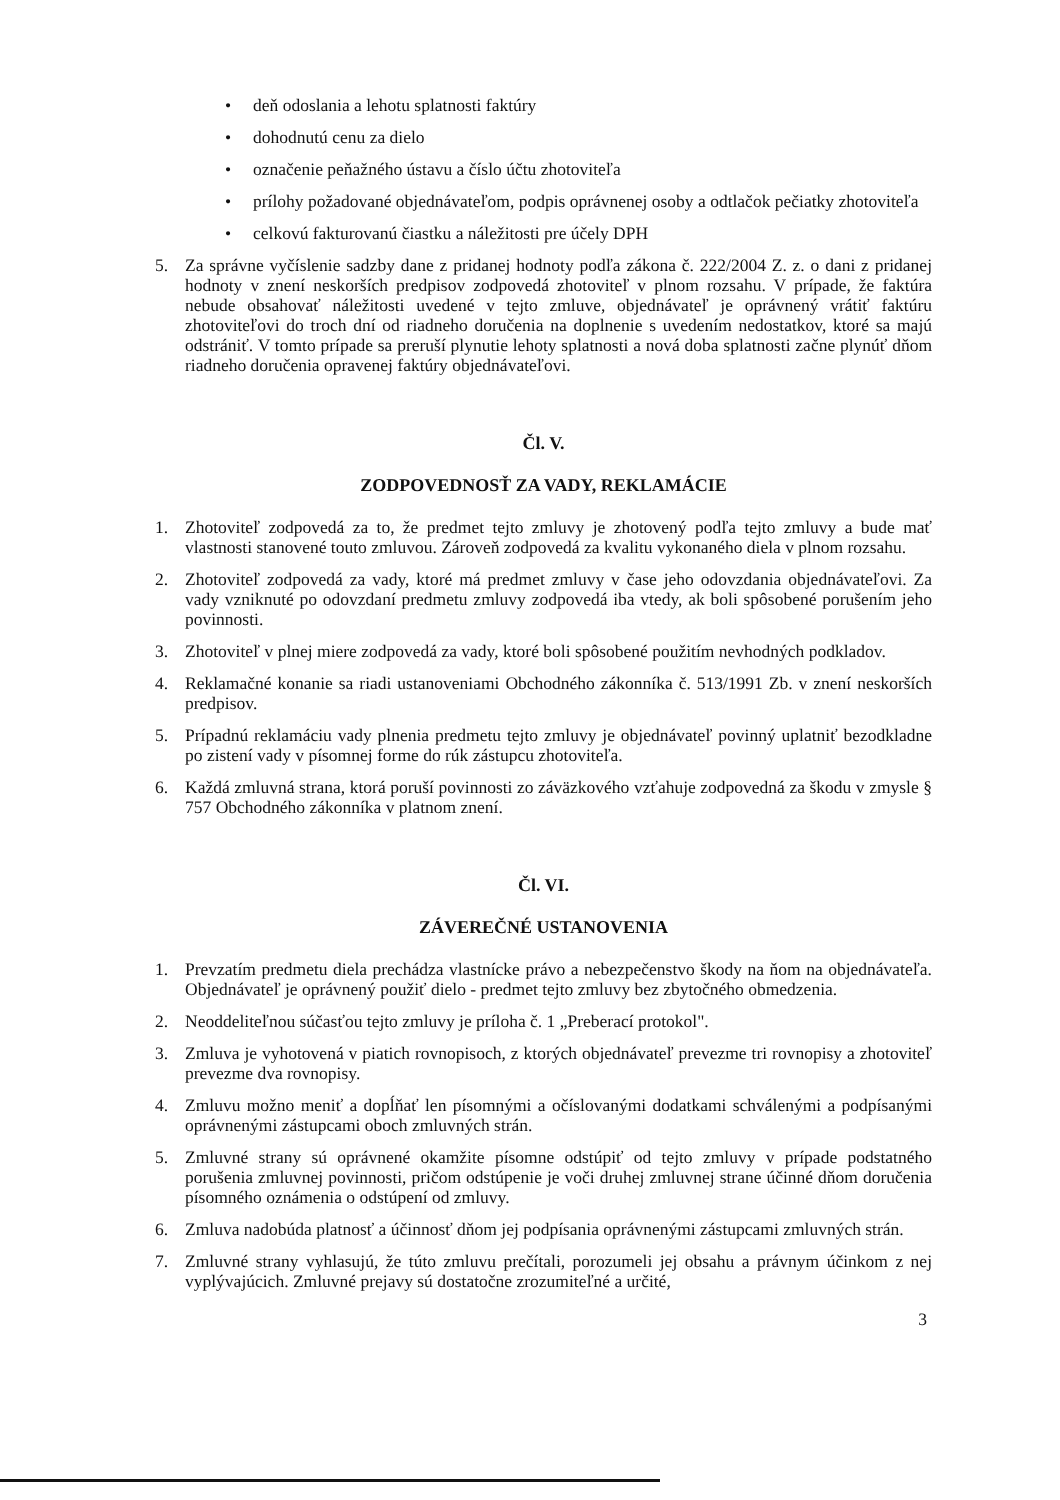• deň odoslania a lehotu splatnosti faktúry
• dohodnutú cenu za dielo
• označenie peňažného ústavu a číslo účtu zhotoviteľa
• prílohy požadované objednávateľom, podpis oprávnenej osoby a odtlačok pečiatky zhotoviteľa
• celkovú fakturovanú čiastku a náležitosti pre účely DPH
5. Za správne vyčíslenie sadzby dane z pridanej hodnoty podľa zákona č. 222/2004 Z. z. o dani z pridanej hodnoty v znení neskorších predpisov zodpovedá zhotoviteľ v plnom rozsahu. V prípade, že faktúra nebude obsahovať náležitosti uvedené v tejto zmluve, objednávateľ je oprávnený vrátiť faktúru zhotoviteľovi do troch dní od riadneho doručenia na doplnenie s uvedením nedostatkov, ktoré sa majú odstrániť. V tomto prípade sa preruší plynutie lehoty splatnosti a nová doba splatnosti začne plynúť dňom riadneho doručenia opravenej faktúry objednávateľovi.
Čl. V.
ZODPOVEDNOSŤ ZA VADY, REKLAMÁCIE
1. Zhotoviteľ zodpovedá za to, že predmet tejto zmluvy je zhotovený podľa tejto zmluvy a bude mať vlastnosti stanovené touto zmluvou. Zároveň zodpovedá za kvalitu vykonaného diela v plnom rozsahu.
2. Zhotoviteľ zodpovedá za vady, ktoré má predmet zmluvy v čase jeho odovzdania objednávateľovi. Za vady vzniknuté po odovzdaní predmetu zmluvy zodpovedá iba vtedy, ak boli spôsobené porušením jeho povinnosti.
3. Zhotoviteľ v plnej miere zodpovedá za vady, ktoré boli spôsobené použitím nevhodných podkladov.
4. Reklamačné konanie sa riadi ustanoveniami Obchodného zákonníka č. 513/1991 Zb. v znení neskorších predpisov.
5. Prípadnú reklamáciu vady plnenia predmetu tejto zmluvy je objednávateľ povinný uplatniť bezodkladne po zistení vady v písomnej forme do rúk zástupcu zhotoviteľa.
6. Každá zmluvná strana, ktorá poruší povinnosti zo záväzkového vzťahuje zodpovedná za škodu v zmysle § 757 Obchodného zákonníka v platnom znení.
Čl. VI.
ZÁVEREČNÉ USTANOVENIA
1. Prevzatím predmetu diela prechádza vlastnícke právo a nebezpečenstvo škody na ňom na objednávateľa. Objednávateľ je oprávnený použiť dielo - predmet tejto zmluvy bez zbytočného obmedzenia.
2. Neoddeliteľnou súčasťou tejto zmluvy je príloha č. 1 „Preberací protokol".
3. Zmluva je vyhotovená v piatich rovnopisoch, z ktorých objednávateľ prevezme tri rovnopisy a zhotoviteľ prevezme dva rovnopisy.
4. Zmluvu možno meniť a dopĺňať len písomnými a očíslovanými dodatkami schválenými a podpísanými oprávnenými zástupcami oboch zmluvných strán.
5. Zmluvné strany sú oprávnené okamžite písomne odstúpiť od tejto zmluvy v prípade podstatného porušenia zmluvnej povinnosti, pričom odstúpenie je voči druhej zmluvnej strane účinné dňom doručenia písomného oznámenia o odstúpení od zmluvy.
6. Zmluva nadobúda platnosť a účinnosť dňom jej podpísania oprávnenými zástupcami zmluvných strán.
7. Zmluvné strany vyhlasujú, že túto zmluvu prečítali, porozumeli jej obsahu a právnym účinkom z nej vyplývajúcich. Zmluvné prejavy sú dostatočne zrozumiteľné a určité,
3